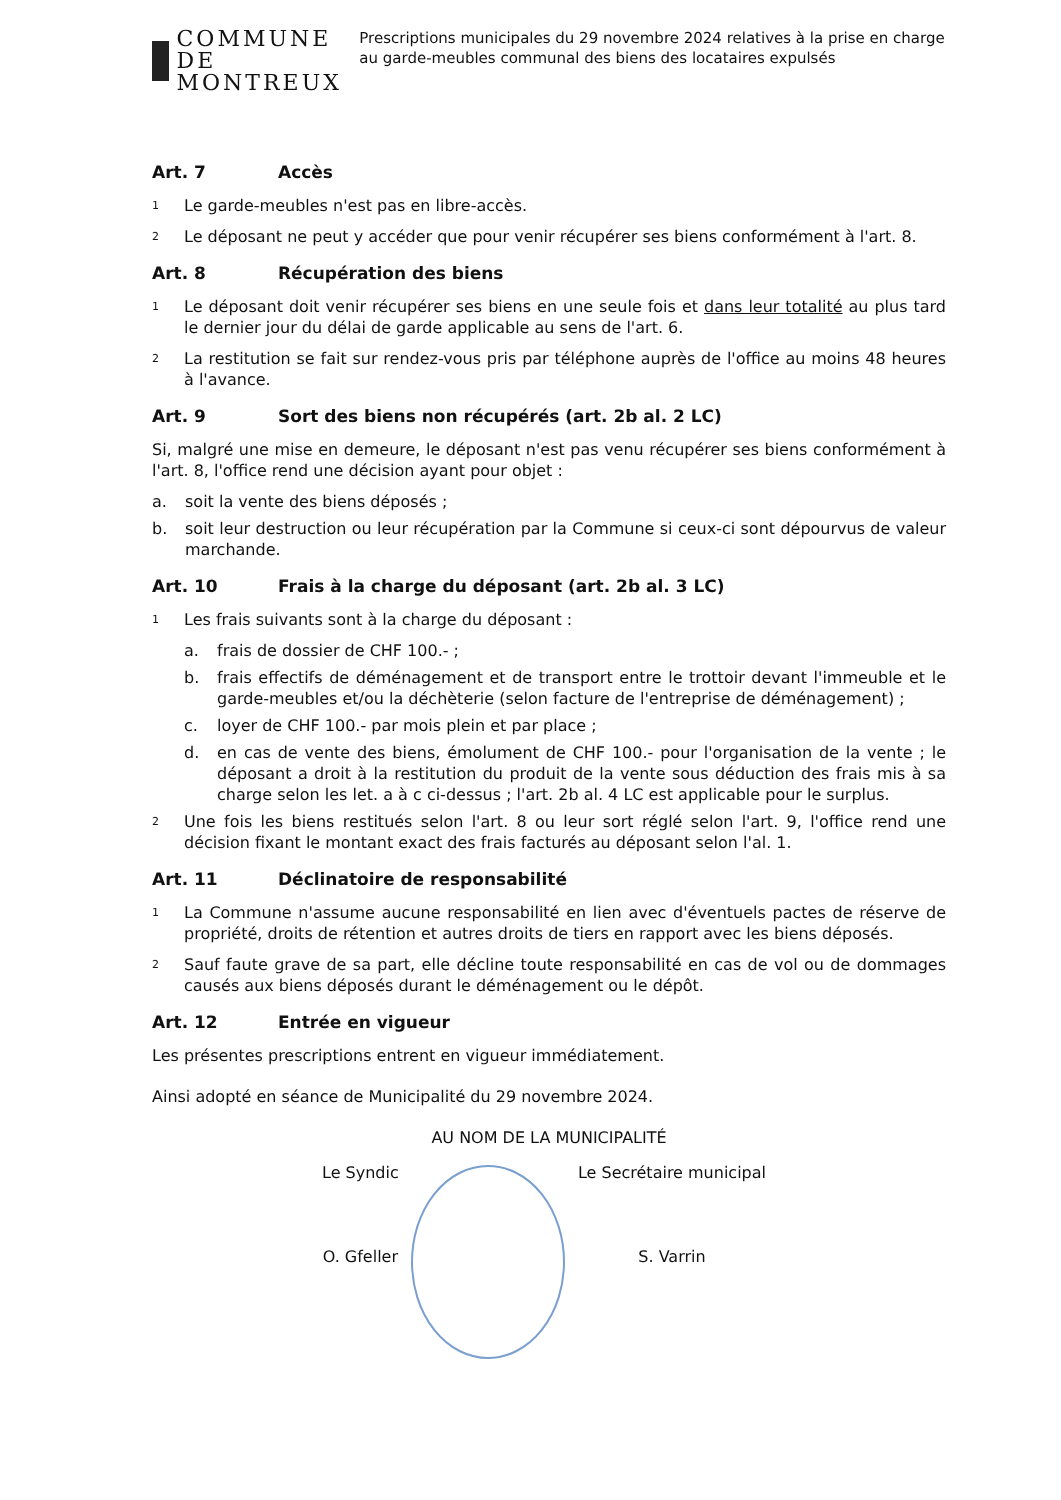COMMUNE DE
MONTREUX
Prescriptions municipales du 29 novembre 2024 relatives à la prise en charge au garde-meubles communal des biens des locataires expulsés
Art. 7 Accès
1 Le garde-meubles n'est pas en libre-accès.
2 Le déposant ne peut y accéder que pour venir récupérer ses biens conformément à l'art. 8.
Art. 8 Récupération des biens
1 Le déposant doit venir récupérer ses biens en une seule fois et dans leur totalité au plus tard le dernier jour du délai de garde applicable au sens de l'art. 6.
2 La restitution se fait sur rendez-vous pris par téléphone auprès de l'office au moins 48 heures à l'avance.
Art. 9 Sort des biens non récupérés (art. 2b al. 2 LC)
Si, malgré une mise en demeure, le déposant n'est pas venu récupérer ses biens conformément à l'art. 8, l'office rend une décision ayant pour objet :
a. soit la vente des biens déposés ;
b. soit leur destruction ou leur récupération par la Commune si ceux-ci sont dépourvus de valeur marchande.
Art. 10 Frais à la charge du déposant (art. 2b al. 3 LC)
1 Les frais suivants sont à la charge du déposant :
a. frais de dossier de CHF 100.- ;
b. frais effectifs de déménagement et de transport entre le trottoir devant l'immeuble et le garde-meubles et/ou la déchèterie (selon facture de l'entreprise de déménagement) ;
c. loyer de CHF 100.- par mois plein et par place ;
d. en cas de vente des biens, émolument de CHF 100.- pour l'organisation de la vente ; le déposant a droit à la restitution du produit de la vente sous déduction des frais mis à sa charge selon les let. a à c ci-dessus ; l'art. 2b al. 4 LC est applicable pour le surplus.
2 Une fois les biens restitués selon l'art. 8 ou leur sort réglé selon l'art. 9, l'office rend une décision fixant le montant exact des frais facturés au déposant selon l'al. 1.
Art. 11 Déclinatoire de responsabilité
1 La Commune n'assume aucune responsabilité en lien avec d'éventuels pactes de réserve de propriété, droits de rétention et autres droits de tiers en rapport avec les biens déposés.
2 Sauf faute grave de sa part, elle décline toute responsabilité en cas de vol ou de dommages causés aux biens déposés durant le déménagement ou le dépôt.
Art. 12 Entrée en vigueur
Les présentes prescriptions entrent en vigueur immédiatement.
Ainsi adopté en séance de Municipalité du 29 novembre 2024.
AU NOM DE LA MUNICIPALITÉ
Le Syndic
O. Gfeller
Le Secrétaire municipal
S. Varrin